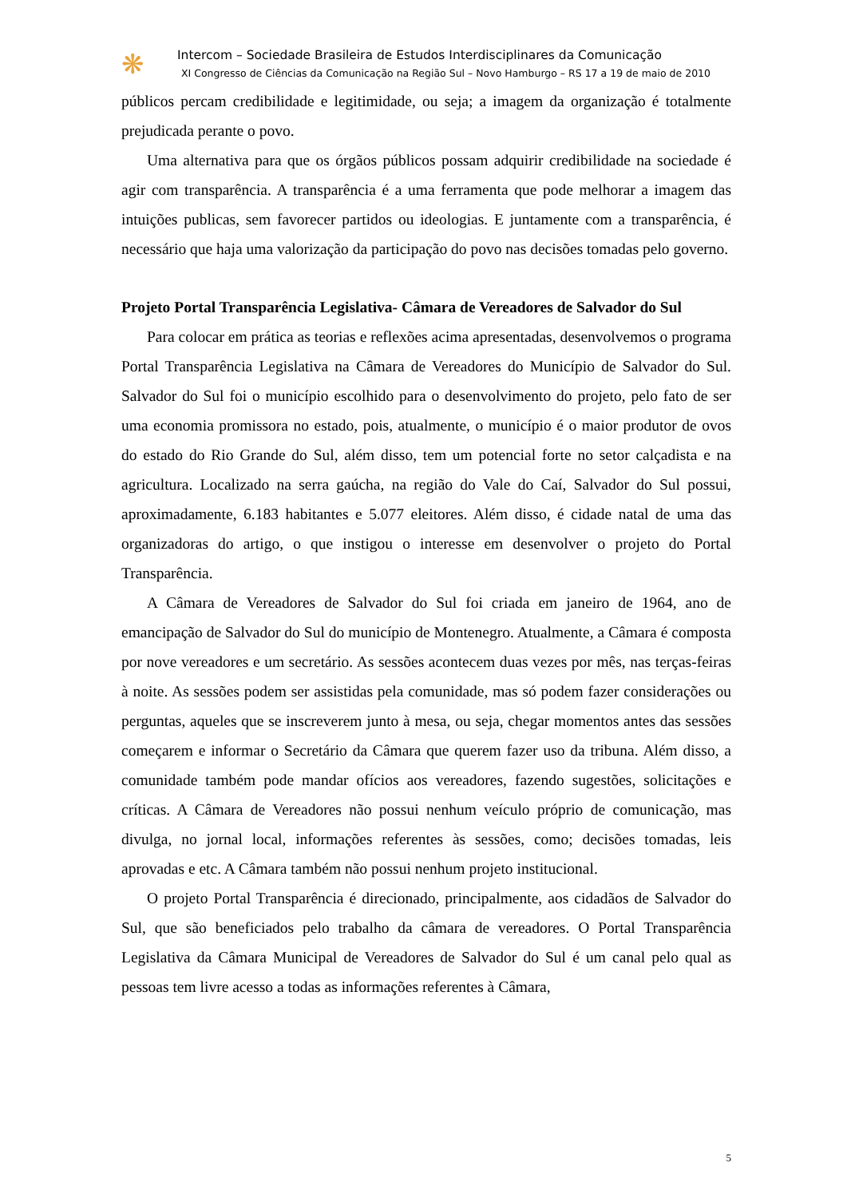❋
Intercom – Sociedade Brasileira de Estudos Interdisciplinares da Comunicação
XI Congresso de Ciências da Comunicação na Região Sul – Novo Hamburgo – RS 17 a 19 de maio de 2010
públicos percam credibilidade e legitimidade, ou seja; a imagem da organização é totalmente prejudicada perante o povo.
Uma alternativa para que os órgãos públicos possam adquirir credibilidade na sociedade é agir com transparência. A transparência é a uma ferramenta que pode melhorar a imagem das intuições publicas, sem favorecer partidos ou ideologias. E juntamente com a transparência, é necessário que haja uma valorização da participação do povo nas decisões tomadas pelo governo.
Projeto Portal Transparência Legislativa- Câmara de Vereadores de Salvador do Sul
Para colocar em prática as teorias e reflexões acima apresentadas, desenvolvemos o programa Portal Transparência Legislativa na Câmara de Vereadores do Município de Salvador do Sul. Salvador do Sul foi o município escolhido para o desenvolvimento do projeto, pelo fato de ser uma economia promissora no estado, pois, atualmente, o município é o maior produtor de ovos do estado do Rio Grande do Sul, além disso, tem um potencial forte no setor calçadista e na agricultura. Localizado na serra gaúcha, na região do Vale do Caí, Salvador do Sul possui, aproximadamente, 6.183 habitantes e 5.077 eleitores. Além disso, é cidade natal de uma das organizadoras do artigo, o que instigou o interesse em desenvolver o projeto do Portal Transparência.
A Câmara de Vereadores de Salvador do Sul foi criada em janeiro de 1964, ano de emancipação de Salvador do Sul do município de Montenegro. Atualmente, a Câmara é composta por nove vereadores e um secretário. As sessões acontecem duas vezes por mês, nas terças-feiras à noite. As sessões podem ser assistidas pela comunidade, mas só podem fazer considerações ou perguntas, aqueles que se inscreverem junto à mesa, ou seja, chegar momentos antes das sessões começarem e informar o Secretário da Câmara que querem fazer uso da tribuna. Além disso, a comunidade também pode mandar ofícios aos vereadores, fazendo sugestões, solicitações e críticas. A Câmara de Vereadores não possui nenhum veículo próprio de comunicação, mas divulga, no jornal local, informações referentes às sessões, como; decisões tomadas, leis aprovadas e etc. A Câmara também não possui nenhum projeto institucional.
O projeto Portal Transparência é direcionado, principalmente, aos cidadãos de Salvador do Sul, que são beneficiados pelo trabalho da câmara de vereadores. O Portal Transparência Legislativa da Câmara Municipal de Vereadores de Salvador do Sul é um canal pelo qual as pessoas tem livre acesso a todas as informações referentes à Câmara,
5